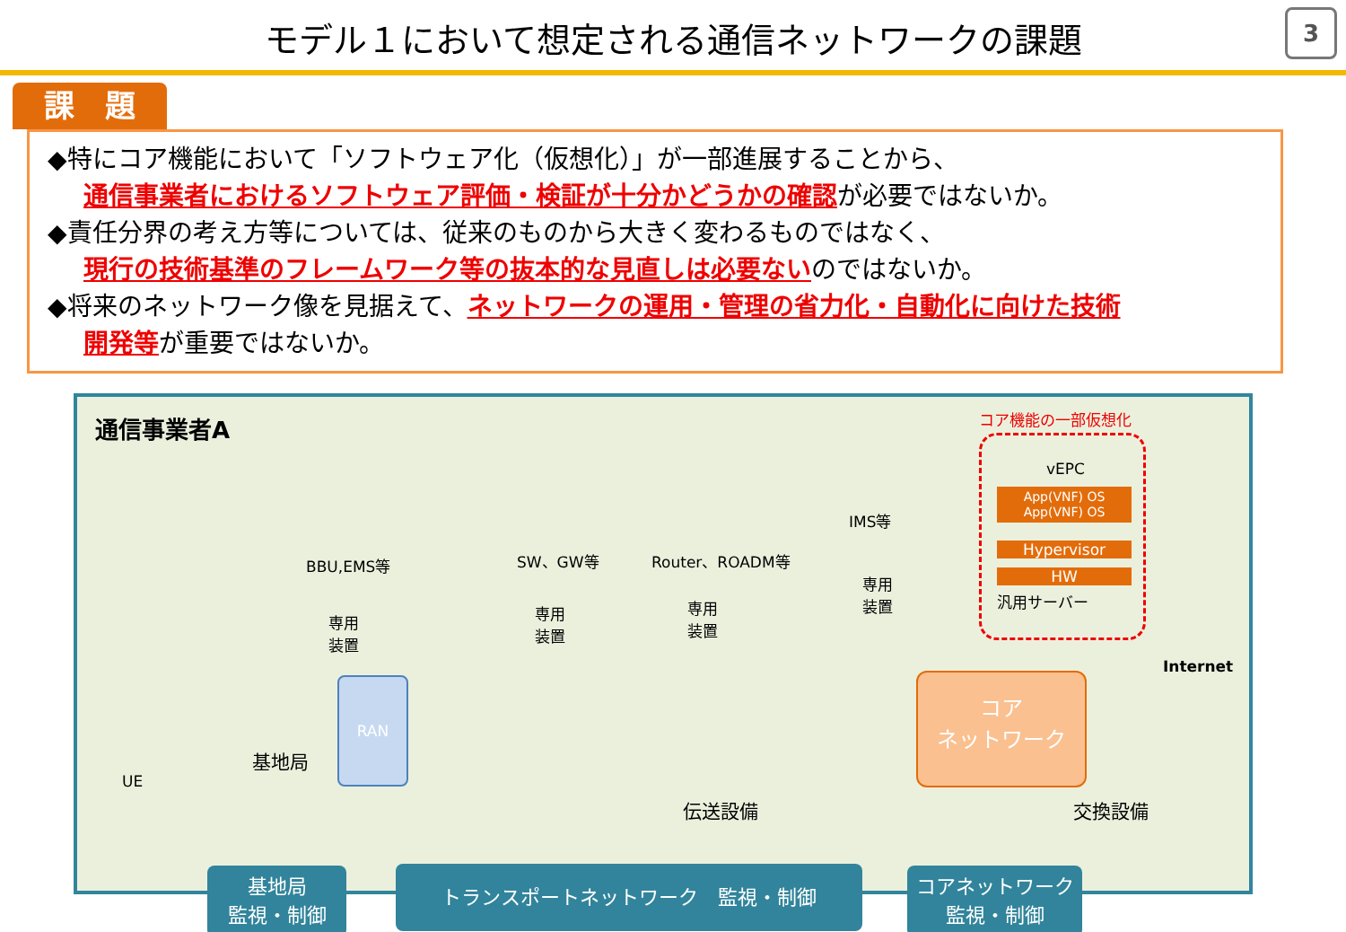モデル１において想定される通信ネットワークの課題
3
課　題
◆特にコア機能において「ソフトウェア化（仮想化）」が一部進展することから、
通信事業者におけるソフトウェア評価・検証が十分かどうかの確認が必要ではないか。
◆責任分界の考え方等については、従来のものから大きく変わるものではなく、
現行の技術基準のフレームワーク等の抜本的な見直しは必要ないのではないか。
◆将来のネットワーク像を見据えて、ネットワークの運用・管理の省力化・自動化に向けた技術
開発等が重要ではないか。
通信事業者A コア機能の一部仮想化
vEPC
App(VNF) OS　App(VNF) OS
Hypervisor
HW
汎用サーバー
BBU,EMS等
専用
装置
SW、GW等
専用
装置
Router、ROADM等
専用
装置
IMS等
専用
装置
UE
基地局
RAN
伝送設備
コア
ネットワーク
Internet
交換設備
基地局
監視・制御
トランスポートネットワーク　監視・制御
コアネットワーク
監視・制御